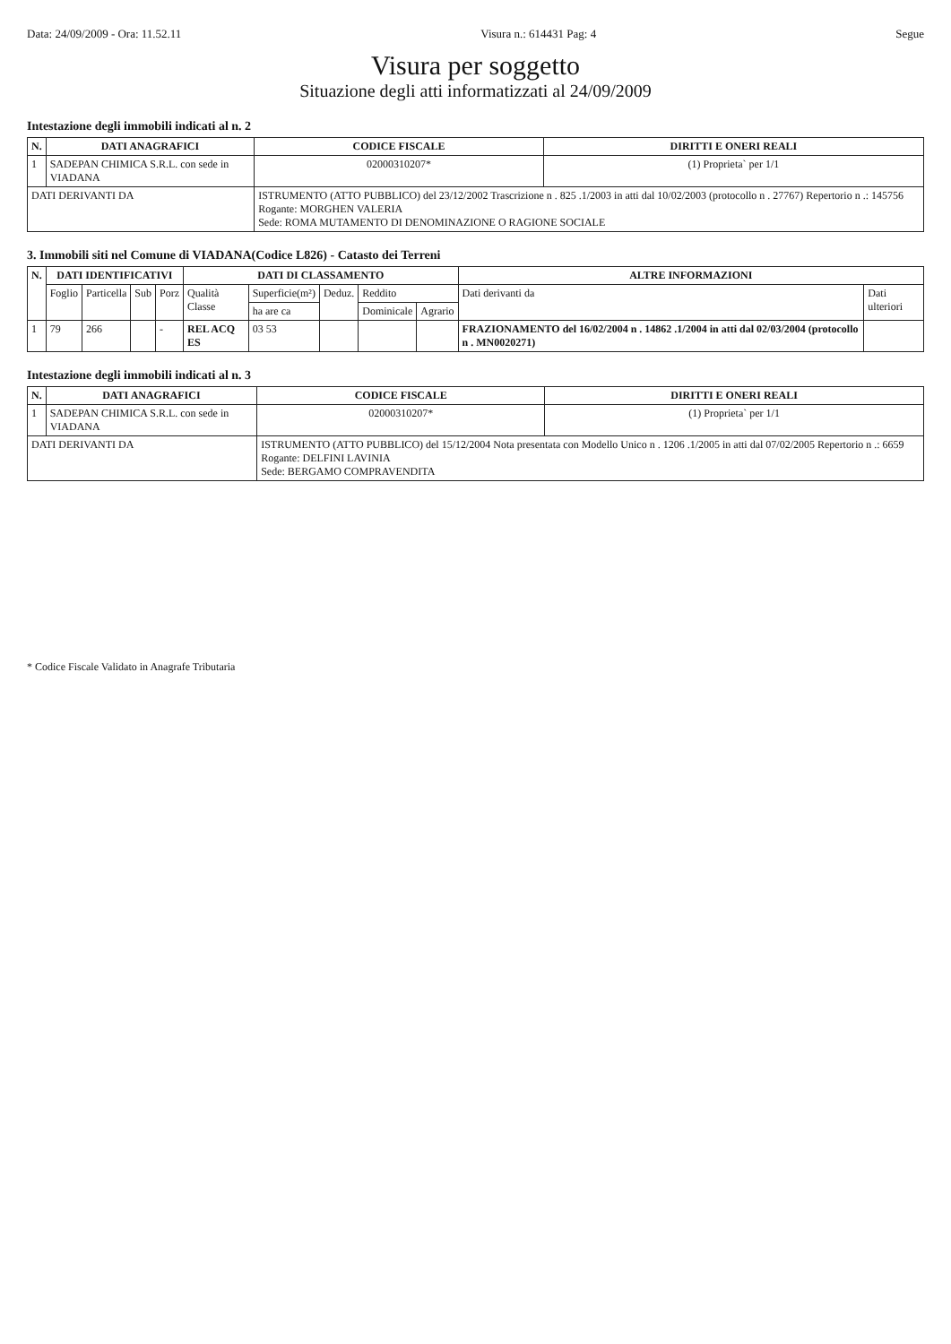Data: 24/09/2009 - Ora: 11.52.11 Visura n.: 614431 Pag: 4 Segue
Visura per soggetto
Situazione degli atti informatizzati al 24/09/2009
Intestazione degli immobili indicati al n. 2
| N. | DATI ANAGRAFICI | CODICE FISCALE | DIRITTI E ONERI REALI |
| --- | --- | --- | --- |
| 1 | SADEPAN CHIMICA S.R.L. con sede in VIADANA | 02000310207* | (1) Proprieta` per 1/1 |
| DATI DERIVANTI DA | | ISTRUMENTO (ATTO PUBBLICO) del 23/12/2002 Trascrizione n . 825 .1/2003 in atti dal 10/02/2003 (protocollo n . 27767) Repertorio n .: 145756 Rogante: MORGHEN VALERIA Sede: ROMA MUTAMENTO DI DENOMINAZIONE O RAGIONE SOCIALE | |
3. Immobili siti nel Comune di VIADANA(Codice L826) - Catasto dei Terreni
| N. | DATI IDENTIFICATIVI | | | | DATI DI CLASSAMENTO | | | | | ALTRE INFORMAZIONI | |
| --- | --- | --- | --- | --- | --- | --- | --- | --- | --- | --- | --- |
| | Foglio | Particella | Sub | Porz | Qualità Classe | Superficie(m²) | Deduz. | Reddito | | Dati derivanti da | Dati ulteriori |
| | | | | | | ha are ca | | Dominicale | Agrario | | |
| 1 | 79 | 266 | | - | REL ACQ ES | 03 53 | | | | FRAZIONAMENTO del 16/02/2004 n . 14862 .1/2004 in atti dal 02/03/2004 (protocollo n . MN0020271) | |
Intestazione degli immobili indicati al n. 3
| N. | DATI ANAGRAFICI | CODICE FISCALE | DIRITTI E ONERI REALI |
| --- | --- | --- | --- |
| 1 | SADEPAN CHIMICA S.R.L. con sede in VIADANA | 02000310207* | (1) Proprieta` per 1/1 |
| DATI DERIVANTI DA | | ISTRUMENTO (ATTO PUBBLICO) del 15/12/2004 Nota presentata con Modello Unico n . 1206 .1/2005 in atti dal 07/02/2005 Repertorio n .: 6659 Rogante: DELFINI LAVINIA Sede: BERGAMO COMPRAVENDITA | |
* Codice Fiscale Validato in Anagrafe Tributaria